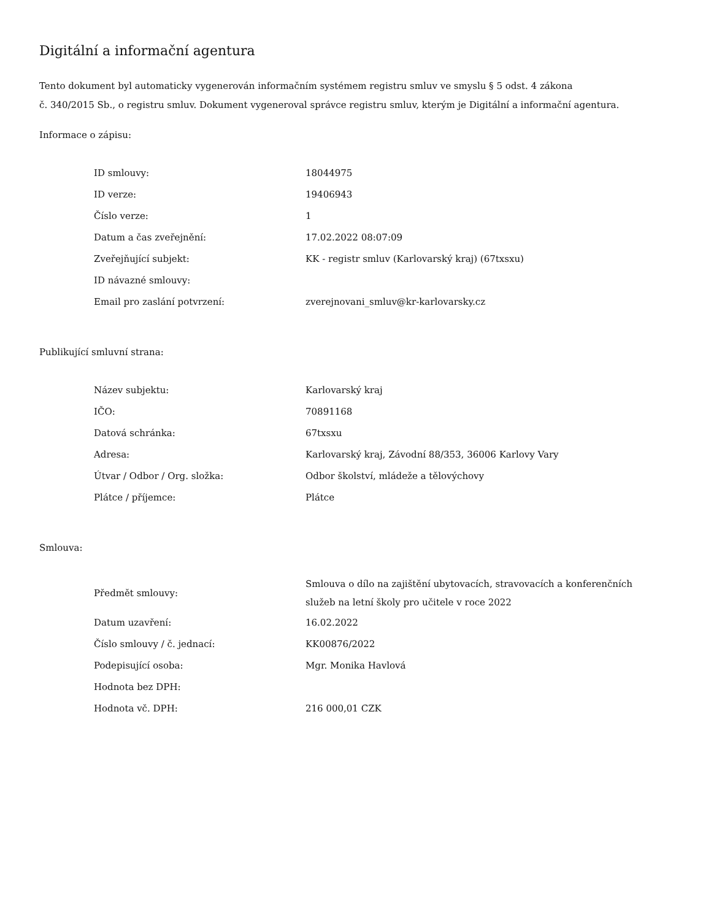Digitální a informační agentura
Tento dokument byl automaticky vygenerován informačním systémem registru smluv ve smyslu § 5 odst. 4 zákona
č. 340/2015 Sb., o registru smluv. Dokument vygeneroval správce registru smluv, kterým je Digitální a informační agentura.
Informace o zápisu:
| ID smlouvy: | 18044975 |
| ID verze: | 19406943 |
| Číslo verze: | 1 |
| Datum a čas zveřejnění: | 17.02.2022 08:07:09 |
| Zveřejňující subjekt: | KK - registr smluv (Karlovarský kraj) (67txsxu) |
| ID návazné smlouvy: | |
| Email pro zaslání potvrzení: | zverejnovani_smluv@kr-karlovarsky.cz |
Publikující smluvní strana:
| Název subjektu: | Karlovarský kraj |
| IČO: | 70891168 |
| Datová schránka: | 67txsxu |
| Adresa: | Karlovarský kraj, Závodní 88/353, 36006 Karlovy Vary |
| Útvar / Odbor / Org. složka: | Odbor školství, mládeže a tělovýchovy |
| Plátce / příjemce: | Plátce |
Smlouva:
| Předmět smlouvy: | Smlouva o dílo na zajištění ubytovacích, stravovacích a konferenčních služeb na letní školy pro učitele v roce 2022 |
| Datum uzavření: | 16.02.2022 |
| Číslo smlouvy / č. jednací: | KK00876/2022 |
| Podepisující osoba: | Mgr. Monika Havlová |
| Hodnota bez DPH: | |
| Hodnota vč. DPH: | 216 000,01 CZK |